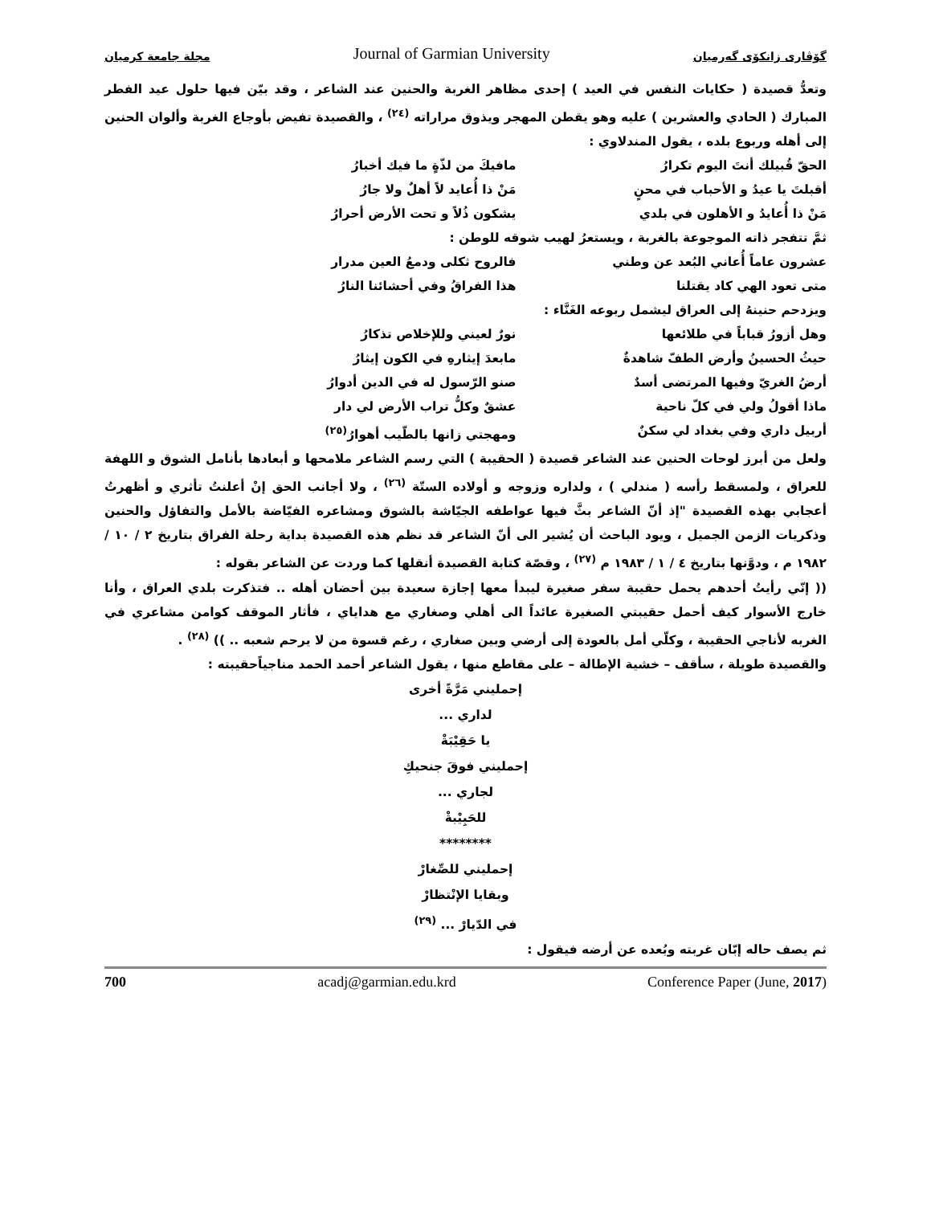مجلة جامعة كرميان
Journal of Garmian University
گۆڤاری زانكۆی گەرمیان
وتعدُّ قصيدة ( حكايات النفس في العيد ) إحدى مظاهر الغربة والحنين عند الشاعر ، وقد بيّن فيها حلول عيد الفطر المبارك ( الحادي والعشرين ) عليه وهو يقطن المهجر ويذوق مراراته <sup>(٢٤)</sup> ، والقصيدة تفيض بأوجاع الغربة وألوان الحنين إلى أهله وربوع بلده ، يقول المندلاوي :
الحقّ قُبيلك أنتَ اليوم تكرارُ مافيكَ من لذّةٍ ما فيك أخبارُ
أقبلتَ يا عيدُ و الأحباب في محنٍ
مَنْ ذا أُعايد لاً أهلٌ ولا جارُ
مَنْ ذا أُعايدُ و الأهلون في بلدي
يشكون ذُلاً و تحت الأرض أحرارُ
ثمَّ تتفجر ذاته الموجوعة بالغربة ، ويستعرُ لهيب شوقه للوطن :
عشرون عاماً أُعاني البُعد عن وطني
فالروح ثكلى ودمعُ العين مدرار
متى تعود الهي كاد يقتلنا هذا الفراقُ وفي أحشائنا النارُ
ويزدحم حنينهُ إلى العراق ليشمل ربوعه الغَنَّاء :
وهل أزورُ قباباً في طلائعها نورٌ لعيني وللإخلاص تذكارُ
حيثُ الحسينُ وأرض الطفّ شاهدةٌ مابعدَ إيثارهِ في الكون إيثارُ
أرضُ الغريّ وفيها المرتضى أسدٌ صنو الرّسول له في الدين أدوارُ
ماذا أقولُ ولي في كلّ ناحية عشقٌ وكلُّ تراب الأرض لي دار
أربيل داري وفي بغداد لي سكنٌ ومهجتي زانها بالطّيب أهوارُ<sup>(٢٥)</sup>
ولعل من أبرز لوحات الحنين عند الشاعر قصيدة ( الحقيبة ) التي رسم الشاعر ملامحها و أبعادها بأنامل الشوق و اللهفة للعراق ، ولمسقط رأسه ( مندلي ) ، ولداره وزوجه و أولاده الستّة <sup>(٢٦)</sup> ، ولا أجانب الحق إنْ أعلنتُ تأثري و أظهرتُ أعجابي بهذه القصيدة "إذ أنّ الشاعر بثَّ فيها عواطفه الجيّاشة بالشوق ومشاعره الفيّاضة بالأمل والتفاؤل والحنين وذكريات الزمن الجميل ، ويود الباحث أن يُشير الى أنّ الشاعر قد نظم هذه القصيدة بداية رحلة الفراق بتاريخ ٢ / ١٠ / ١٩٨٢ م ، ودوَّنها بتاريخ ٤ / ١ / ١٩٨٣ م <sup>(٢٧)</sup> ، وقصّة كتابة القصيدة أنقلها كما وردت عن الشاعر بقوله :
(( إنّي رأيتُ أحدهم يحمل حقيبة سفر صغيرة ليبدأ معها إجازة سعيدة بين أحضان أهله .. فتذكرت بلدي العراق ، وأنا خارج الأسوار كيف أحمل حقيبتي الصغيرة عائداً الى أهلي وصغاري مع هداياي ، فأثار الموقف كوامن مشاعري في الغربه لأناجي الحقيبة ، وكلّي أمل بالعودة إلى أرضي وبين صغاري ، رغم قسوة من لا يرحم شعبه .. )) <sup>(٢٨)</sup> .
والقصيدة طويلة ، سأقف – خشية الإطالة – على مقاطع منها ، يقول الشاعر أحمد الحمد مناجياًحقيبته :
إحمليني مَرَّةً أخرى
لداري ...
يا حَقِيْبَةْ
إحمليني فوقَ جنحيكِ
لجاري ...
للحَبِيْبةْ
********
إحمليني للصِّغارْ
وبقايا الإنْتظارْ
في الدّيارْ ... <sup>(٢٩)</sup>
ثم يصف حاله إبّان غربته وبُعده عن أرضه فيقول :
700 acadj@garmian.edu.krd Conference Paper (June, 2017)